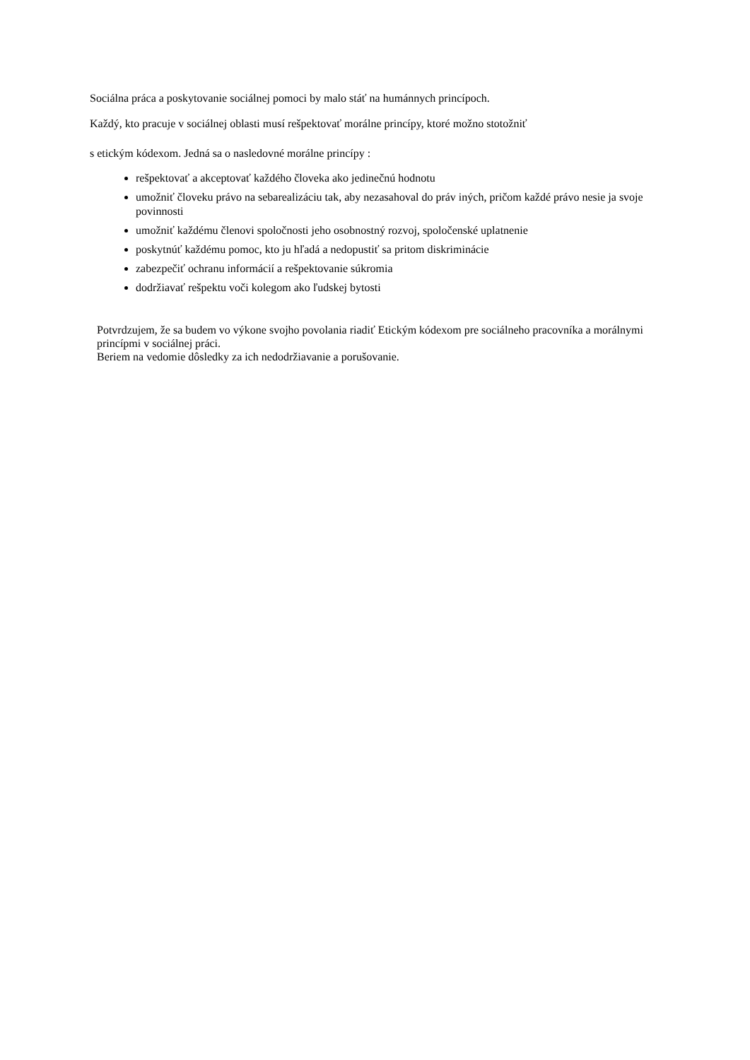Sociálna práca a poskytovanie sociálnej pomoci by malo stáť na humánnych princípoch.
Každý, kto pracuje v sociálnej oblasti musí rešpektovať morálne princípy, ktoré možno stotožniť
s etickým kódexom. Jedná sa o nasledovné morálne princípy :
rešpektovať a akceptovať každého človeka ako jedinečnú hodnotu
umožniť človeku právo na sebarealizáciu tak, aby nezasahoval do práv iných, pričom každé právo nesie ja svoje povinnosti
umožniť každému členovi spoločnosti jeho osobnostný rozvoj, spoločenské uplatnenie
poskytnúť každému pomoc, kto ju hľadá a nedopustiť sa pritom diskriminácie
zabezpečiť ochranu informácií a rešpektovanie súkromia
dodržiavať rešpektu voči kolegom ako ľudskej bytosti
Potvrdzujem, že sa budem vo výkone svojho povolania riadiť Etickým kódexom pre sociálneho pracovníka a morálnymi princípmi v sociálnej práci.
Beriem na vedomie dôsledky za ich nedodržiavanie a porušovanie.